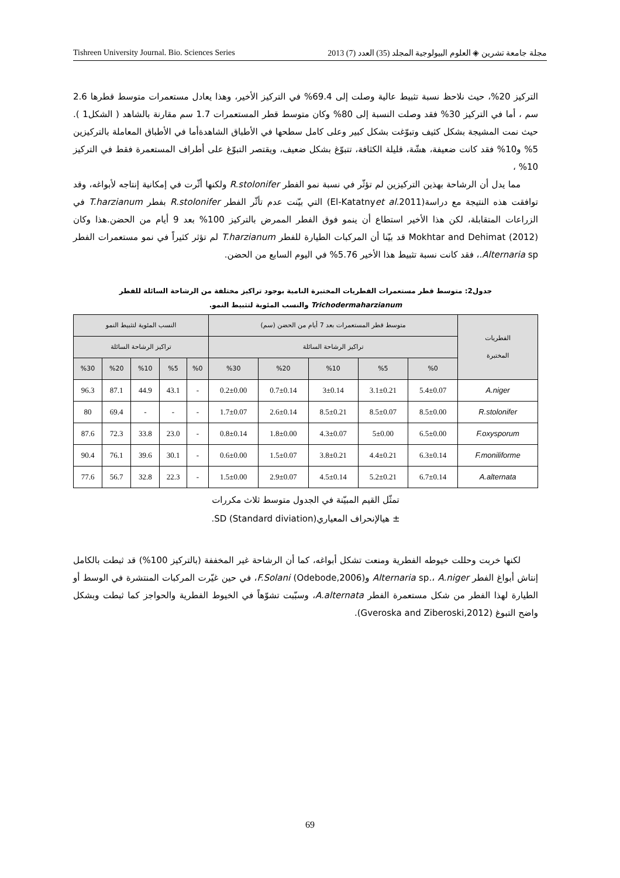Tishreen University Journal. Bio. Sciences Series مجلة جامعة تشرين ◈ العلوم البيولوجية المجلد (35) العدد (7) 2013
التركيز 20%، حيث نلاحظ نسبة تثبيط عالية وصلت إلى 69.4% في التركيز الأخير، وهذا يعادل مستعمرات متوسط قطرها 2.6 سم ، أما في التركيز 30% فقد وصلت النسبة إلى 80% وكان متوسط قطر المستعمرات 1.7 سم مقارنة بالشاهد ( الشكل1 ). حيث نمت المشيجة بشكل كثيف وتبوّغت بشكل كبير وعلى كامل سطحها في الأطباق الشاهدةأما في الأطباق المعاملة بالتركيزين 5% و10% فقد كانت ضعيفة، هشّة، قليلة الكثافة، تتبوّغ بشكل ضعيف، ويقتصر التبوّغ على أطراف المستعمرة فقط في التركيز 10% ،
مما يدل أن الرشاحة بهذين التركيزين لم تؤثّر في نسبة نمو الفطر R.stolonifer ولكنها أثّرت في إمكانية إنتاجه لأبواغه، وقد توافقت هذه النتيجة مع دراسة(El-Katatnyet al. 2011) التي بيّنت عدم تأثّر الفطر R.stolonifer بفطر T.harzianum في الزراعات المتقابلة، لكن هذا الأخير استطاع أن ينمو فوق الفطر الممرض بالتركيز 100% بعد 9 أيام من الحضن.هذا وكان Mokhtar and Dehimat (2012) قد بيّنا أن المركبات الطيارة للفطر T.harzianum لم تؤثر كثيراً في نمو مستعمرات الفطر Alternaria sp.، فقد كانت نسبة تثبيط هذا الأخير 5.76% في اليوم السابع من الحضن.
جدول2: متوسط قطر مستعمرات الفطريات المختبرة النامية بوجود تراكيز مختلفة من الرشاحة السائلة للفطر
Trichodermaharzianum والنسب المئوية لتثبيط النمو.
| الفطريات المختبرة | متوسط قطر المستعمرات بعد 7 أيام من الحضن (سم) | | | | | النسب المئوية لتثبيط النمو | | | | |
| --- | --- | --- | --- | --- | --- | --- | --- | --- | --- | --- |
| | تراكيز الرشاحة السائلة | | | | | تراكيز الرشاحة السائلة | | | | |
| | %0 | %5 | %10 | %20 | %30 | %0 | %5 | %10 | %20 | %30 |
| A.niger | 5.4±0.07 | 3.1±0.21 | 3±0.14 | 0.7±0.14 | 0.2±0.00 | - | 43.1 | 44.9 | 87.1 | 96.3 |
| R.stolonifer | 8.5±0.00 | 8.5±0.07 | 8.5±0.21 | 2.6±0.14 | 1.7±0.07 | - | - | - | 69.4 | 80 |
| F.oxysporum | 6.5±0.00 | 5±0.00 | 4.3±0.07 | 1.8±0.00 | 0.8±0.14 | - | 23.0 | 33.8 | 72.3 | 87.6 |
| F.moniliforme | 6.3±0.14 | 4.4±0.21 | 3.8±0.21 | 1.5±0.07 | 0.6±0.00 | - | 30.1 | 39.6 | 76.1 | 90.4 |
| A.alternata | 6.7±0.14 | 5.2±0.21 | 4.5±0.14 | 2.9±0.07 | 1.5±0.00 | - | 22.3 | 32.8 | 56.7 | 77.6 |
تمثّل القيم المبيّنة في الجدول متوسط ثلاث مكررات
± هيالإنحراف المعياريSD (Standard diviation).
لكنها خربت وحللت خيوطه الفطرية ومنعت تشكل أبواغه، كما أن الرشاحة غير المخففة (بالتركيز 100%) قد ثبطت بالكامل إنتاش أبواغ الفطر Alternaria sp.، A.niger وF.Solani (Odebode,2006)، في حين غيّرت المركبات المنتشرة في الوسط أو الطيارة لهذا الفطر من شكل مستعمرة الفطر A.alternata، وسبّبت تشوّهاً في الخيوط الفطرية والحواجز كما ثبطت وبشكل واضح التبوغ (Gveroska and Ziberoski,2012).
69